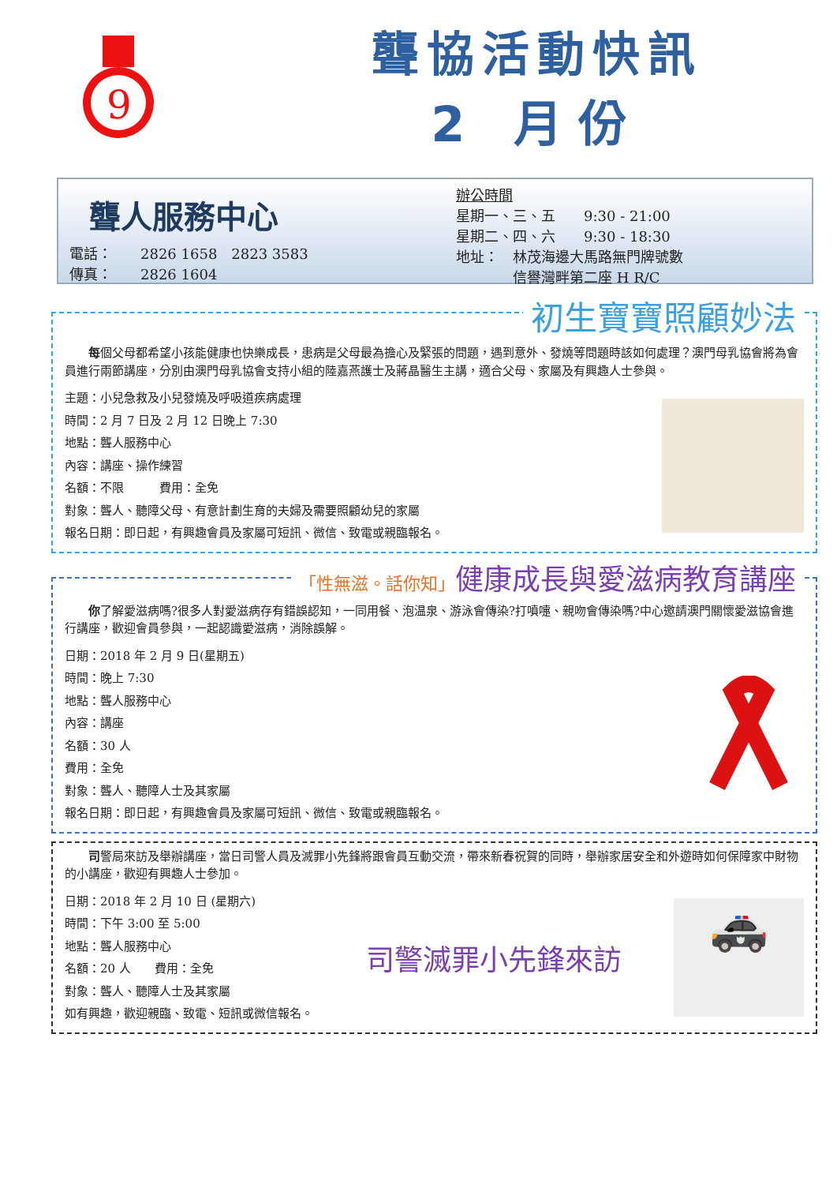9
聾協活動快訊
2 月份
聾人服務中心
電話：　　2826 1658　2823 3583
傳真：　　2826 1604
辦公時間
星期一、三、五　　9:30 - 21:00
星期二、四、六　　9:30 - 18:30
地址：　林茂海邊大馬路無門牌號數
　　　　信譽灣畔第二座 H R/C
初生寶寶照顧妙法
　　每個父母都希望小孩能健康也快樂成長，患病是父母最為擔心及緊張的問題，遇到意外、發燒等問題時該如何處理？澳門母乳協會將為會員進行兩節講座，分別由澳門母乳協會支持小組的陸嘉燕護士及蔣晶醫生主講，適合父母、家屬及有興趣人士參與。
主題：小兒急救及小兒發燒及呼吸道疾病處理
時間：2 月 7 日及 2 月 12 日晚上 7:30
地點：聾人服務中心
內容：講座、操作練習
名額：不限　　　費用：全免
對象：聾人、聽障父母、有意計劃生育的夫婦及需要照顧幼兒的家屬
報名日期：即日起，有興趣會員及家屬可短訊、微信、致電或親臨報名。
「性無滋。話你知」健康成長與愛滋病教育講座
　　你了解愛滋病嗎?很多人對愛滋病存有錯誤認知，一同用餐、泡温泉、游泳會傳染?打噴嚏、親吻會傳染嗎?中心邀請澳門關懷愛滋協會進行講座，歡迎會員參與，一起認識愛滋病，消除誤解。
日期：2018 年 2 月 9 日(星期五)
時間：晚上 7:30
地點：聾人服務中心
內容：講座
名額：30 人
費用：全免
對象：聾人、聽障人士及其家屬
報名日期：即日起，有興趣會員及家屬可短訊、微信、致電或親臨報名。
　　司警局來訪及舉辦講座，當日司警人員及滅罪小先鋒將跟會員互動交流，帶來新春祝賀的同時，舉辦家居安全和外遊時如何保障家中財物的小講座，歡迎有興趣人士參加。
日期：2018 年 2 月 10 日 (星期六)
時間：下午 3:00 至 5:00
地點：聾人服務中心
名額：20 人　　費用：全免
對象：聾人、聽障人士及其家屬
如有興趣，歡迎親臨、致電、短訊或微信報名。
司警滅罪小先鋒來訪
🚓